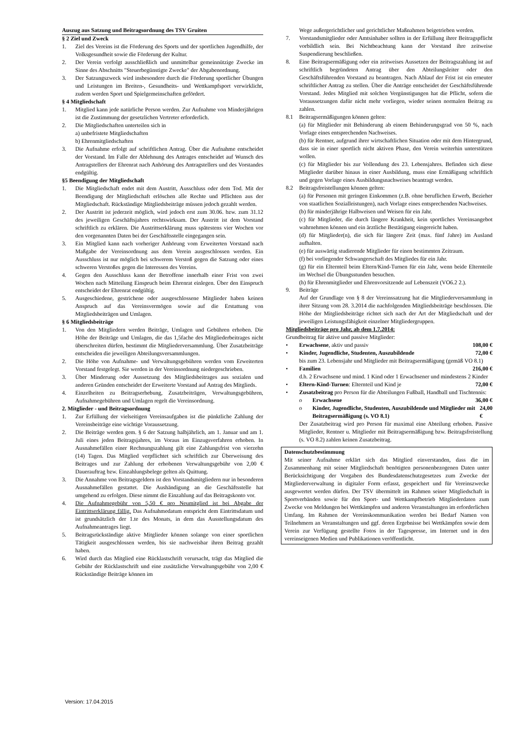Auszug aus Satzung und Beitragsordnung des TSV Gruiten
§ 2 Ziel und Zweck
1. Ziel des Vereins ist die Förderung des Sports und der sportlichen Jugendhilfe, der Volksgesundheit sowie die Förderung der Kultur.
2. Der Verein verfolgt ausschließlich und unmittelbar gemeinnützige Zwecke im Sinne des Abschnitts "Steuerbegünstigte Zwecke" der Abgabenordnung.
3. Der Satzungszweck wird insbesondere durch die Förderung sportlicher Übungen und Leistungen im Breiten-, Gesundheits- und Wettkampfsport verwirklicht, zudem werden Sport und Spielgemeinschaften gefördert.
§ 4 Mitgliedschaft
1. Mitglied kann jede natürliche Person werden. Zur Aufnahme von Minderjährigen ist die Zustimmung der gesetzlichen Vertreter erforderlich.
2. Die Mitgliedschaften unterteilen sich in
a) unbefristete Mitgliedschaften
b) Ehrenmitgliedschaften
3. Die Aufnahme erfolgt auf schriftlichen Antrag. Über die Aufnahme entscheidet der Vorstand. Im Falle der Ablehnung des Antrages entscheidet auf Wunsch des Antragstellers der Ehrenrat nach Anhörung des Antragstellers und des Vorstandes endgültig.
§5 Beendigung der Mitgliedschaft
1. Die Mitgliedschaft endet mit dem Austritt, Ausschluss oder dem Tod. Mit der Beendigung der Mitgliedschaft erlöschen alle Rechte und Pflichten aus der Mitgliedschaft. Rückständige Mitgliedsbeiträge müssen jedoch gezahlt werden.
2. Der Austritt ist jederzeit möglich, wird jedoch erst zum 30.06. bzw. zum 31.12 des jeweiligen Geschäftsjahres rechtswirksam. Der Austritt ist dem Vorstand schriftlich zu erklären. Die Austrittserklärung muss spätestens vier Wochen vor den vorgenannten Daten bei der Geschäftsstelle eingegangen sein.
3. Ein Mitglied kann nach vorheriger Anhörung vom Erweiterten Vorstand nach Maßgabe der Vereinsordnung aus dem Verein ausgeschlossen werden. Ein Ausschluss ist nur möglich bei schwerem Verstoß gegen die Satzung oder eines schweren Verstoßes gegen die Interessen des Vereins.
4. Gegen den Ausschluss kann der Betroffene innerhalb einer Frist von zwei Wochen nach Mitteilung Einspruch beim Ehrenrat einlegen. Über den Einspruch entscheidet der Ehrenrat endgültig.
5. Ausgeschiedene, gestrichene oder ausgeschlossene Mitglieder haben keinen Anspruch auf das Vereinsvermögen sowie auf die Erstattung von Mitgliedsbeiträgen und Umlagen.
§ 6 Mitgliedsbeiträge
1. Von den Mitgliedern werden Beiträge, Umlagen und Gebühren erhoben. Die Höhe der Beiträge und Umlagen, die das 1,5fache des Mitgliederbeitrages nicht überschreiten dürfen, bestimmt die Mitgliederversammlung. Über Zusatzbeiträge entscheiden die jeweiligen Abteilungsversammlungen.
2. Die Höhe von Aufnahme- und Verwaltungsgebühren werden vom Erweiterten Vorstand festgelegt. Sie werden in der Vereinsordnung niedergeschrieben.
3. Über Minderung oder Aussetzung des Mitgliedsbeitrages aus sozialen und anderen Gründen entscheidet der Erweiterte Vorstand auf Antrag des Mitglieds.
4. Einzelheiten zu Beitragserhebung, Zusatzbeiträgen, Verwaltungsgebühren, Aufnahmegebühren und Umlagen regelt die Vereinsordnung.
2. Mitglieder - und Beitragsordnung
1. Zur Erfüllung der vielseitigen Vereinsaufgaben ist die pünktliche Zahlung der Vereinsbeiträge eine wichtige Voraussetzung.
2. Die Beiträge werden gem. § 6 der Satzung halbjährlich, am 1. Januar und am 1. Juli eines jeden Beitragsjahres, im Voraus im Einzugsverfahren erhoben. In Ausnahmefällen einer Rechnungszahlung gilt eine Zahlungsfrist von vierzehn (14) Tagen. Das Mitglied verpflichtet sich schriftlich zur Überweisung des Beitrages und zur Zahlung der erhobenen Verwaltungsgebühr von 2,00 € Dauerauftrag bzw. Einzahlungsbelege gelten als Quittung.
3. Die Annahme von Beitragsgeldern ist den Vorstandsmitgliedern nur in besonderen Ausnahmefällen gestattet. Die Aushändigung an die Geschäftsstelle hat umgehend zu erfolgen. Diese nimmt die Einzahlung auf das Beitragskonto vor.
4. Die Aufnahmegebühr von 5,50 € pro Neumitglied ist bei Abgabe der Eintrittserklärung fällig. Das Aufnahmedatum entspricht dem Eintrittsdatum und ist grundsätzlich der 1.te des Monats, in dem das Ausstellungsdatum des Aufnahmeantrages liegt.
5. Beitragsrückständige aktive Mitglieder können solange von einer sportlichen Tätigkeit ausgeschlossen werden, bis sie nachweisbar ihren Beitrag gezahlt haben.
6. Wird durch das Mitglied eine Rücklastschrift verursacht, trägt das Mitglied die Gebühr der Rücklastschrift und eine zusätzliche Verwaltungsgebühr von 2,00 € Rückständige Beiträge können im
Wege außergerichtlicher und gerichtlicher Maßnahmen beigetrieben werden.
7. Vorstandsmitglieder oder Amtsinhaber sollten in der Erfüllung ihrer Beitragspflicht vorbildlich sein. Bei Nichtbeachtung kann der Vorstand ihre zeitweise Suspendierung beschließen.
8. Eine Beitragsermäßigung oder ein zeitweises Aussetzen der Beitragszahlung ist auf schriftlich begründeten Antrag über den Abteilungsleiter oder den Geschäftsführenden Vorstand zu beantragen. Nach Ablauf der Frist ist ein erneuter schriftlicher Antrag zu stellen. Über die Anträge entscheidet der Geschäftsführende Vorstand. Jedes Mitglied mit solchen Vergünstigungen hat die Pflicht, sofern die Voraussetzungen dafür nicht mehr vorliegen, wieder seinen normalen Beitrag zu zahlen.
8.1 Beitragsermäßigungen können gelten:
(a) für Mitglieder mit Behinderung ab einem Behinderungsgrad von 50 %, nach Vorlage eines entsprechenden Nachweises.
(b) für Rentner, aufgrund ihrer wirtschaftlichen Situation oder mit dem Hintergrund, dass sie in einer sportlich nicht aktiven Phase, den Verein weiterhin unterstützen wollen.
(c) für Mitglieder bis zur Vollendung des 23. Lebensjahres. Befinden sich diese Mitglieder darüber hinaus in einer Ausbildung, muss eine Ermäßigung schriftlich und gegen Vorlage eines Ausbildungsnachweises beantragt werden.
8.2 Beitragsfreistellungen können gelten:
(a) für Personen mit geringen Einkommen (z.B. ohne beruflichen Erwerb, Bezieher von staatlichen Sozialleistungen), nach Vorlage eines entsprechenden Nachweises.
(b) für minderjährige Halbweisen und Weisen für ein Jahr.
(c) für Mitglieder, die durch längere Krankheit, kein sportliches Vereinsangebot wahrnehmen können und ein ärztliche Bestätigung eingereicht haben.
(d) für Mitglieder(n), die sich für längere Zeit (max. fünf Jahre) im Ausland aufhalten.
(e) für auswärtig studierende Mitglieder für einen bestimmten Zeitraum.
(f) bei vorliegender Schwangerschaft des Mitgliedes für ein Jahr.
(g) für ein Elternteil beim Eltern/Kind-Turnen für ein Jahr, wenn beide Elternteile im Wechsel die Übungsstunden besuchen.
(h) für Ehrenmitglieder und Ehrenvorsitzende auf Lebenszeit (VO6.2 2.).
9. Beiträge
Auf der Grundlage von § 8 der Vereinssatzung hat die Mitgliederversammlung in ihrer Sitzung vom 28. 3.2014 die nachfolgenden Mitgliedsbeiträge beschlossen. Die Höhe der Mitgliedsbeiträge richtet sich nach der Art der Mitgliedschaft und der jeweiligen Leistungsfähigkeit einzelner Mitgliedergruppen.
Mitgliedsbeiträge pro Jahr, ab dem 1.7.2014:
Grundbeitrag für aktive und passive Mitglieder:
• Erwachsene, aktiv und passiv 108,00 €
• Kinder, Jugendliche, Studenten, Auszubildende 72,00 €
bis zum 23. Lebensjahr und Mitglieder mit Beitragsermäßigung (gemäß VO 8.1)
• Familien 216,00 €
d.h. 2 Erwachsene und mind. 1 Kind oder 1 Erwachsener und mindestens 2 Kinder
• Eltern-Kind-Turnen: Elternteil und Kind je 72,00 €
• Zusatzbeitrag pro Person für die Abteilungen Fußball, Handball und Tischtennis:
o Erwachsene 36,00 €
o Kinder, Jugendliche, Studenten, Auszubildende und Mitglieder mit Beitragsermäßigung (s. VO 8.1) 24,00 €
Der Zusatzbeitrag wird pro Person für maximal eine Abteilung erhoben. Passive Mitglieder, Rentner u. Mitglieder mit Beitragsermäßigung bzw. Beitragsfreistellung (s. VO 8.2) zahlen keinen Zusatzbeitrag.
Datenschutzbestimmung
Mit seiner Aufnahme erklärt sich das Mitglied einverstanden, dass die im Zusammenhang mit seiner Mitgliedschaft benötigten personenbezogenen Daten unter Berücksichtigung der Vorgaben des Bundesdatenschutzgesetzes zum Zwecke der Mitgliederverwaltung in digitaler Form erfasst, gespeichert und für Vereinszwecke ausgewertet werden dürfen. Der TSV übermittelt im Rahmen seiner Mitgliedschaft in Sportverbänden sowie für den Sport- und Wettkampfbetrieb Mitgliederdaten zum Zwecke von Meldungen bei Wettkämpfen und anderen Veranstaltungen im erforderlichen Umfang. Im Rahmen der Vereinskommunikation werden bei Bedarf Namen von Teilnehmern an Veranstaltungen und ggf. deren Ergebnisse bei Wettkämpfen sowie dem Verein zur Verfügung gestellte Fotos in der Tagespresse, im Internet und in den vereinseigenen Medien und Publikationen veröffentlicht.
Version: 17.04.2015